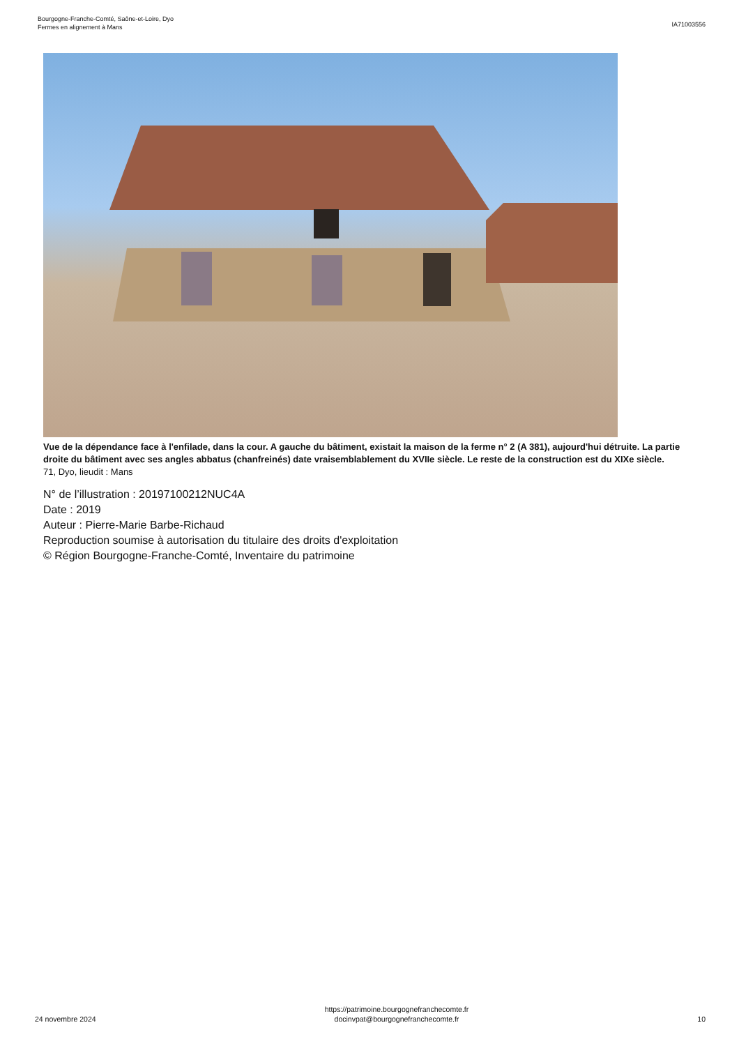Bourgogne-Franche-Comté, Saône-et-Loire, Dyo
Fermes en alignement à Mans
IA71003556
Vue de la dépendance face à l'enfilade, dans la cour. A gauche du bâtiment, existait la maison de la ferme n° 2 (A 381), aujourd'hui détruite. La partie droite du bâtiment avec ses angles abbatus (chanfreinés) date vraisemblablement du XVIIe siècle. Le reste de la construction est du XIXe siècle.
71, Dyo, lieudit : Mans
N° de l’illustration : 20197100212NUC4A
Date : 2019
Auteur : Pierre-Marie Barbe-Richaud
Reproduction soumise à autorisation du titulaire des droits d'exploitation
© Région Bourgogne-Franche-Comté, Inventaire du patrimoine
24 novembre 2024
https://patrimoine.bourgognefranchecomte.fr
docinvpat@bourgognefranchecomte.fr
10